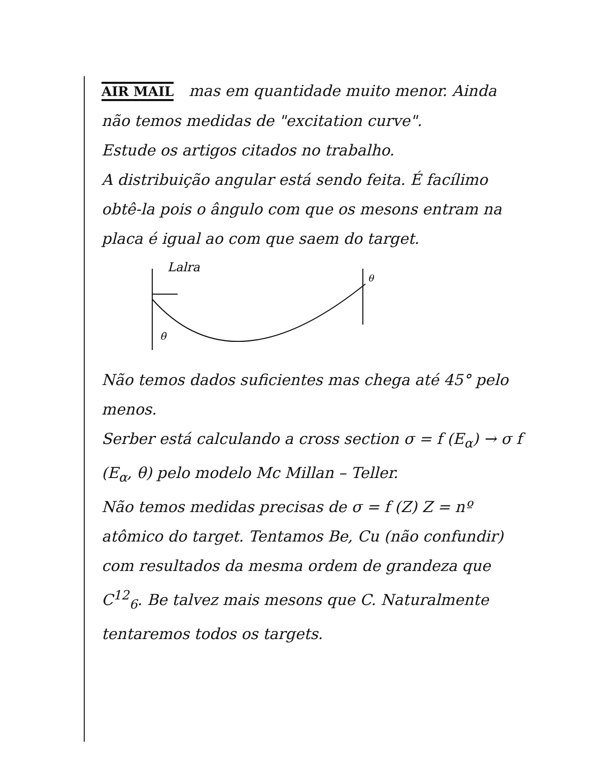AIR MAIL mas em quantidade muito menor. Ainda não temos medidas de "excitation curve".
Estude os artigos citados no trabalho.
A distribuição angular está sendo feita. É facílimo obtê-la pois o ângulo com que os mesons entram na placa é igual ao com que saem do target.
Lalra
θ
θ
Não temos dados suficientes mas chega até 45° pelo menos.
Serber está calculando a cross section σ = f (E<sub>α</sub>) → σ f (E<sub>α</sub>, θ) pelo modelo Mc Millan – Teller.
Não temos medidas precisas de σ = f (Z) Z = nº atômico do target. Tentamos Be, Cu (não confundir) com resultados da mesma ordem de grandeza que C<sup>12</sup><sub>6</sub>. Be talvez mais mesons que C. Naturalmente tentaremos todos os targets.